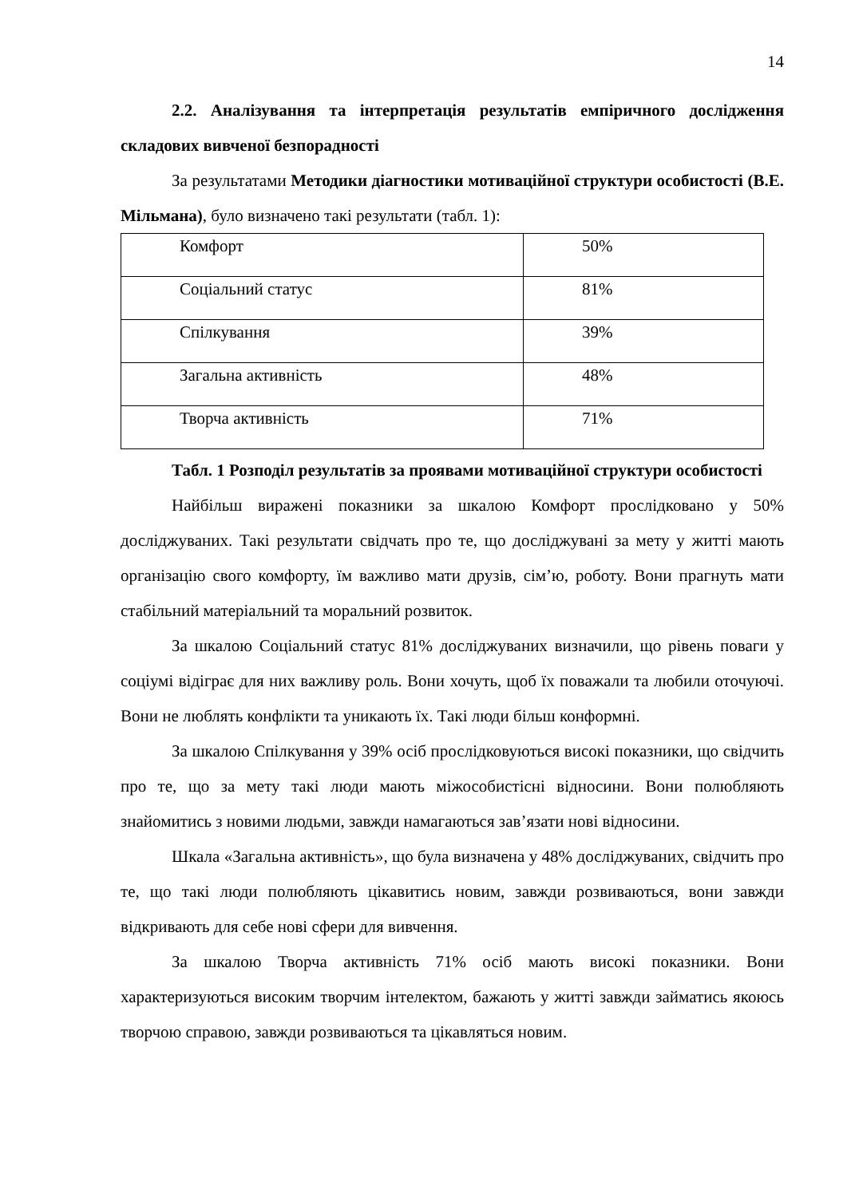14
2.2. Аналізування та інтерпретація результатів емпіричного дослідження складових вивченої безпорадності
За результатами Методики діагностики мотиваційної структури особистості (В.Е. Мільмана), було визначено такі результати (табл. 1):
| Комфорт | 50% |
| Соціальний статус | 81% |
| Спілкування | 39% |
| Загальна активність | 48% |
| Творча активність | 71% |
Табл. 1 Розподіл результатів за проявами мотиваційної структури особистості
Найбільш виражені показники за шкалою Комфорт прослідковано у 50% досліджуваних. Такі результати свідчать про те, що досліджувані за мету у житті мають організацію свого комфорту, їм важливо мати друзів, сім’ю, роботу. Вони прагнуть мати стабільний матеріальний та моральний розвиток.
За шкалою Соціальний статус 81% досліджуваних визначили, що рівень поваги у соціумі відіграє для них важливу роль. Вони хочуть, щоб їх поважали та любили оточуючі. Вони не люблять конфлікти та уникають їх. Такі люди більш конформні.
За шкалою Спілкування у 39% осіб прослідковуються високі показники, що свідчить про те, що за мету такі люди мають міжособистісні відносини. Вони полюбляють знайомитись з новими людьми, завжди намагаються зав’язати нові відносини.
Шкала «Загальна активність», що була визначена у 48% досліджуваних, свідчить про те, що такі люди полюбляють цікавитись новим, завжди розвиваються, вони завжди відкривають для себе нові сфери для вивчення.
За шкалою Творча активність 71% осіб мають високі показники. Вони характеризуються високим творчим інтелектом, бажають у житті завжди займатись якоюсь творчою справою, завжди розвиваються та цікавляться новим.